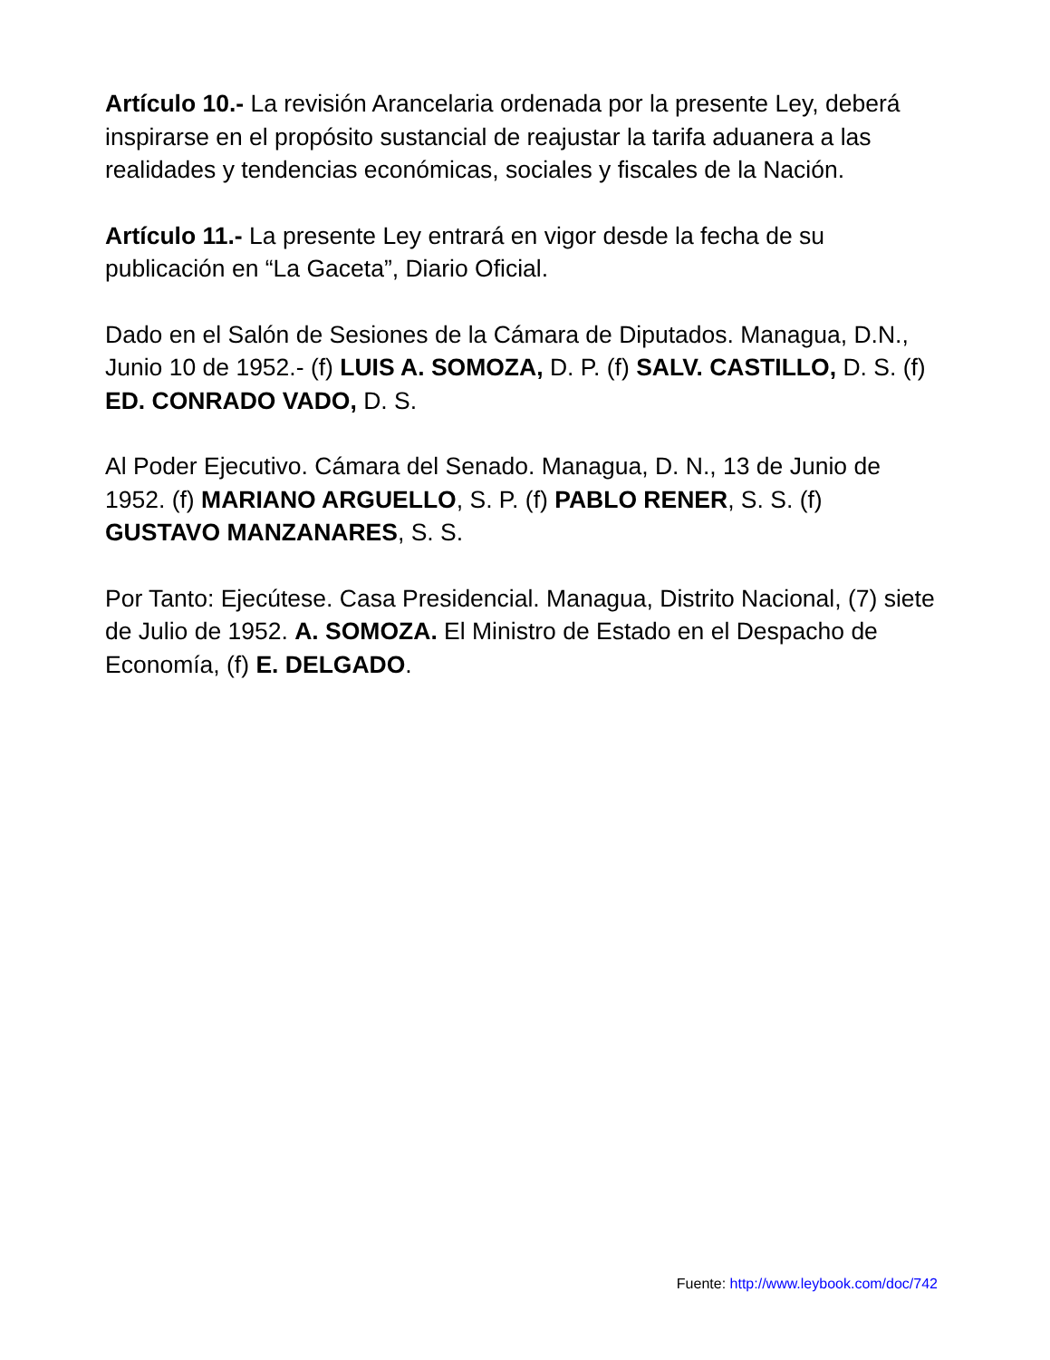Artículo 10.- La revisión Arancelaria ordenada por la presente Ley, deberá inspirarse en el propósito sustancial de reajustar la tarifa aduanera a las realidades y tendencias económicas, sociales y fiscales de la Nación.
Artículo 11.- La presente Ley entrará en vigor desde la fecha de su publicación en “La Gaceta”, Diario Oficial.
Dado en el Salón de Sesiones de la Cámara de Diputados. Managua, D.N., Junio 10 de 1952.- (f) LUIS A. SOMOZA, D. P. (f) SALV. CASTILLO, D. S. (f) ED. CONRADO VADO, D. S.
Al Poder Ejecutivo. Cámara del Senado. Managua, D. N., 13 de Junio de 1952. (f) MARIANO ARGUELLO, S. P. (f) PABLO RENER, S. S. (f) GUSTAVO MANZANARES, S. S.
Por Tanto: Ejecútese. Casa Presidencial. Managua, Distrito Nacional, (7) siete de Julio de 1952. A. SOMOZA. El Ministro de Estado en el Despacho de Economía, (f) E. DELGADO.
Fuente: http://www.leybook.com/doc/742